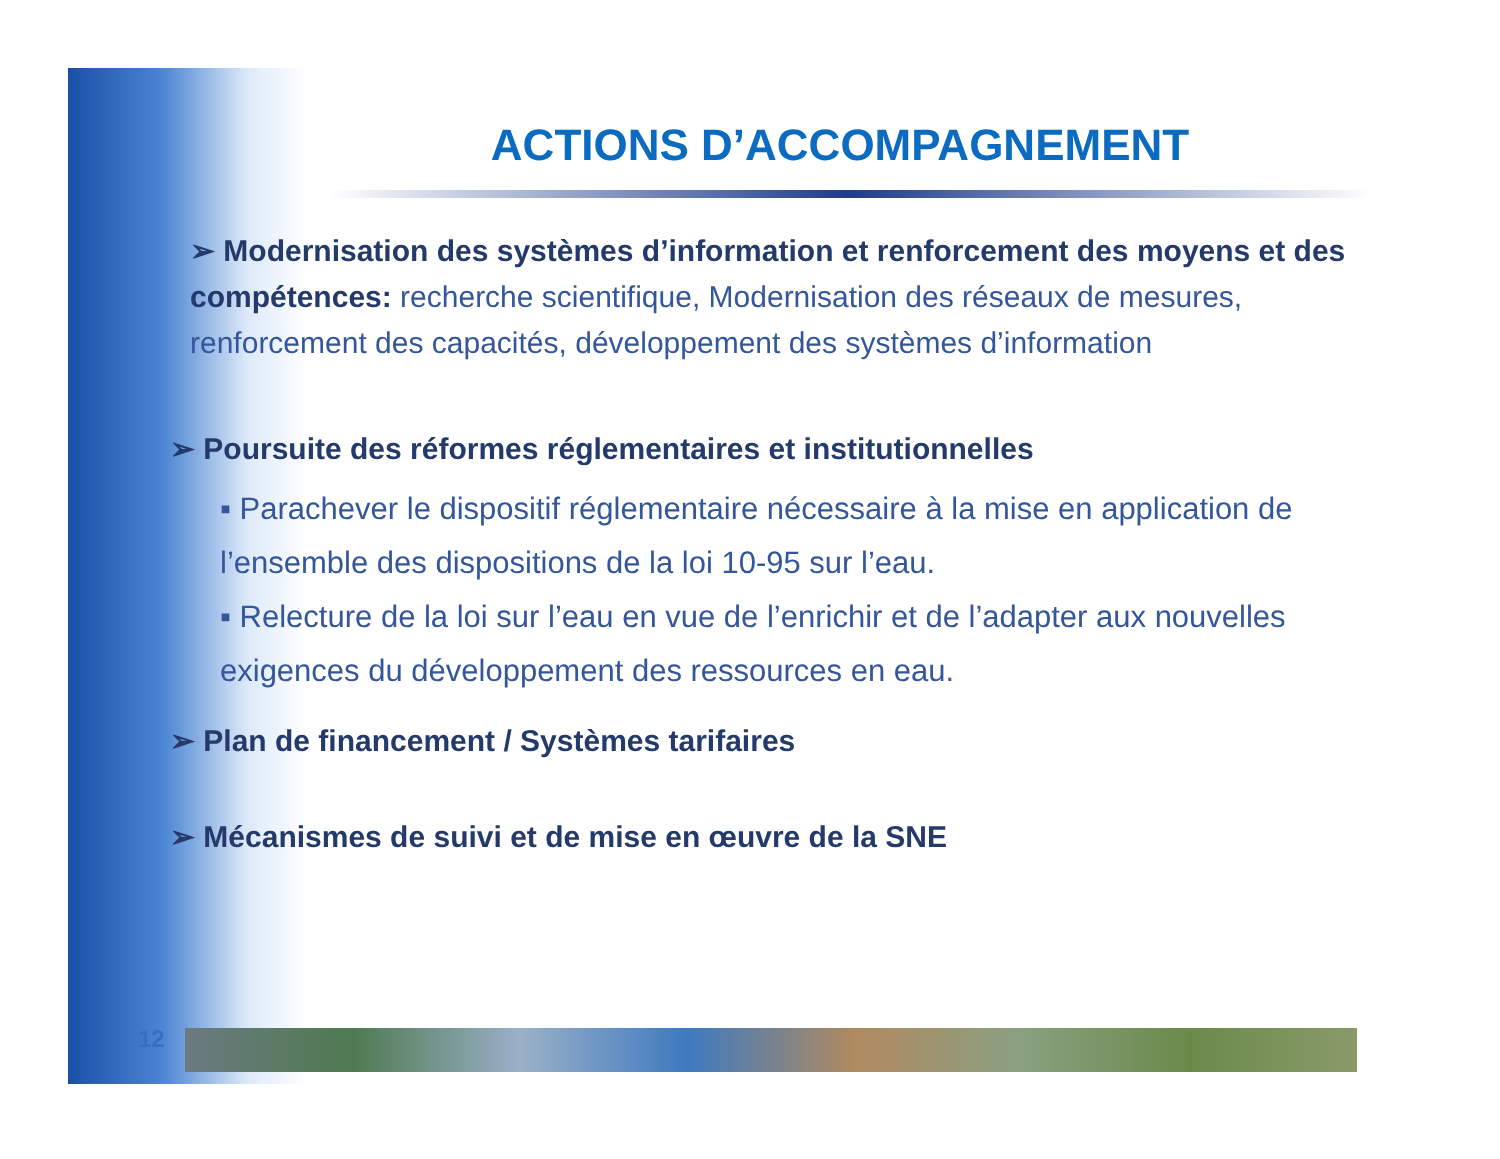ACTIONS D’ACCOMPAGNEMENT
➢ Modernisation des systèmes d’information et renforcement des moyens et des compétences: recherche scientifique, Modernisation des réseaux de mesures, renforcement des capacités, développement des systèmes d’information
➢ Poursuite des réformes réglementaires et institutionnelles
▪ Parachever le dispositif réglementaire nécessaire à la mise en application de l’ensemble des dispositions de la loi 10-95 sur l’eau.
▪ Relecture de la loi sur l’eau en vue de l’enrichir et de l’adapter aux nouvelles exigences du développement des ressources en eau.
➢ Plan de financement / Systèmes tarifaires
➢ Mécanismes de suivi et de mise en œuvre de la SNE
12